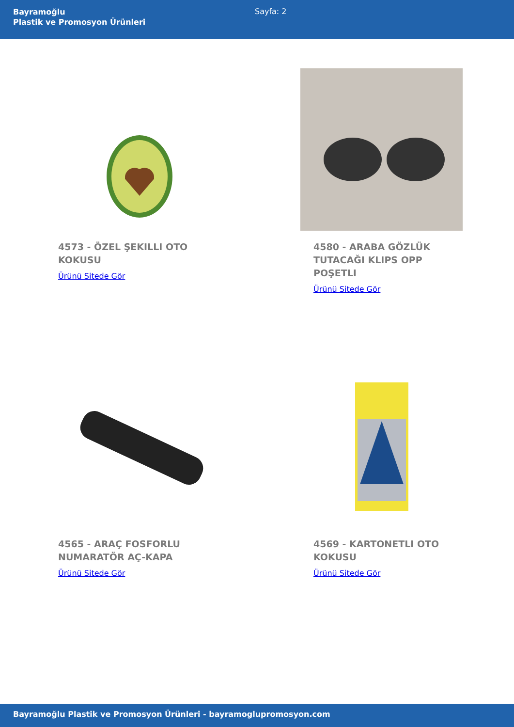Bayramoğlu
Plastik ve Promosyon Ürünleri
Sayfa: 2
4573 - ÖZEL ŞEKILLI OTO KOKUSU
Ürünü Sitede Gör
4580 - ARABA GÖZLÜK TUTACAĞI KLIPS OPP POŞETLI
Ürünü Sitede Gör
4565 - ARAÇ FOSFORLU NUMARATÖR AÇ-KAPA
Ürünü Sitede Gör
4569 - KARTONETLI OTO KOKUSU
Ürünü Sitede Gör
Bayramoğlu Plastik ve Promosyon Ürünleri - bayramoglupromosyon.com